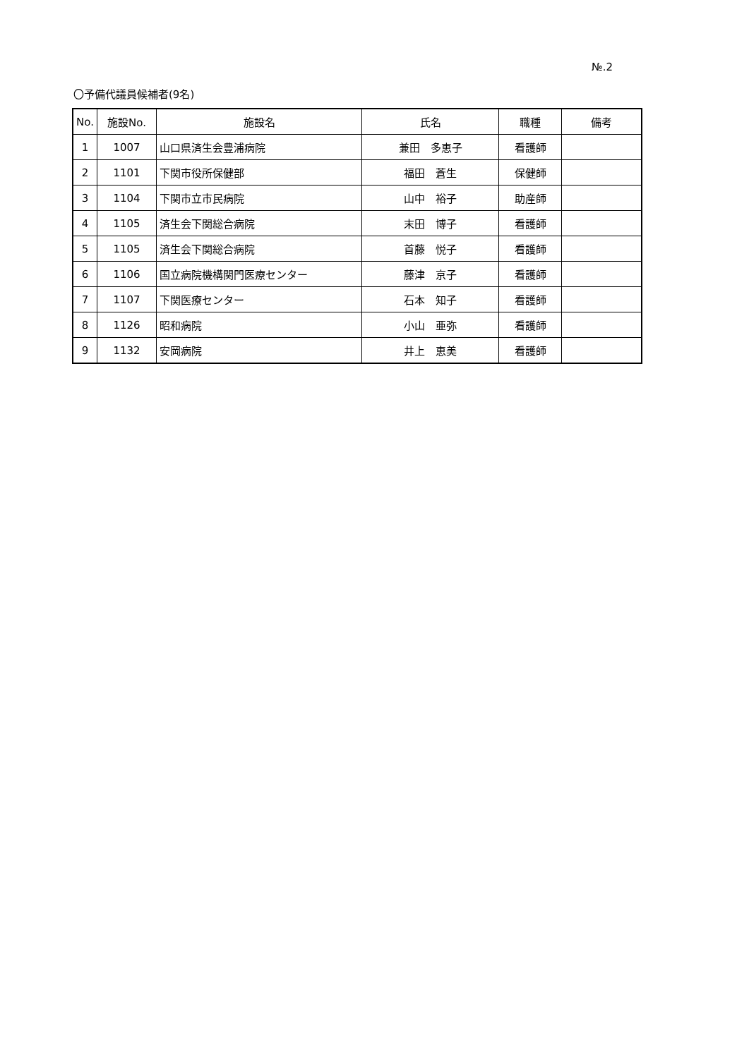№.2
〇予備代議員候補者(9名)
| No. | 施設No. | 施設名 | 氏名 | 職種 | 備考 |
| --- | --- | --- | --- | --- | --- |
| 1 | 1007 | 山口県済生会豊浦病院 | 兼田 多恵子 | 看護師 | |
| 2 | 1101 | 下関市役所保健部 | 福田 蒼生 | 保健師 | |
| 3 | 1104 | 下関市立市民病院 | 山中 裕子 | 助産師 | |
| 4 | 1105 | 済生会下関総合病院 | 末田 博子 | 看護師 | |
| 5 | 1105 | 済生会下関総合病院 | 首藤 悦子 | 看護師 | |
| 6 | 1106 | 国立病院機構関門医療センター | 藤津 京子 | 看護師 | |
| 7 | 1107 | 下関医療センター | 石本 知子 | 看護師 | |
| 8 | 1126 | 昭和病院 | 小山 亜弥 | 看護師 | |
| 9 | 1132 | 安岡病院 | 井上 恵美 | 看護師 | |